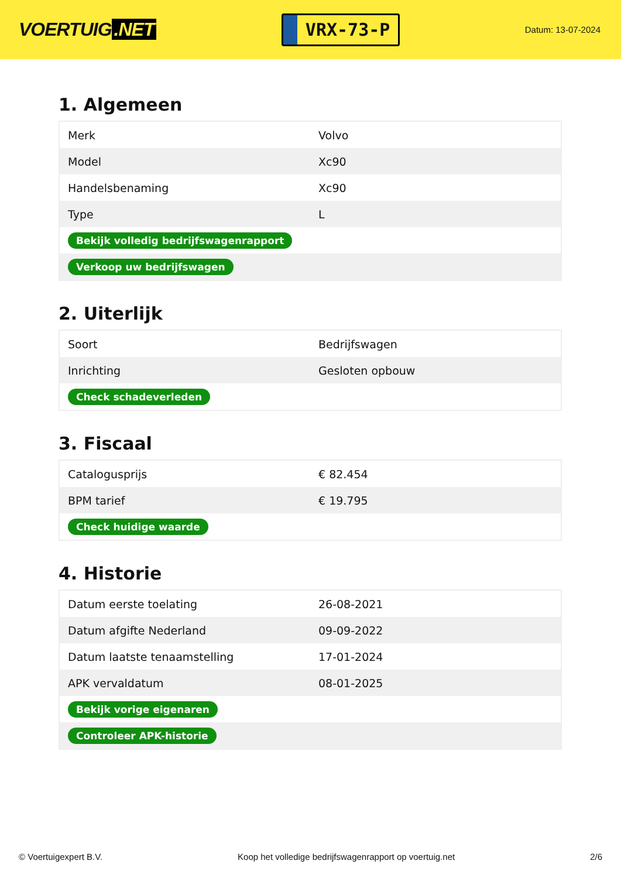VOERTUIG.NET
VRX-73-P
Datum: 13-07-2024
1. Algemeen
| Merk | Volvo |
| Model | Xc90 |
| Handelsbenaming | Xc90 |
| Type | L |
| Bekijk volledig bedrijfswagenrapport | |
| Verkoop uw bedrijfswagen | |
2. Uiterlijk
| Soort | Bedrijfswagen |
| Inrichting | Gesloten opbouw |
| Check schadeverleden | |
3. Fiscaal
| Catalogusprijs | € 82.454 |
| BPM tarief | € 19.795 |
| Check huidige waarde | |
4. Historie
| Datum eerste toelating | 26-08-2021 |
| Datum afgifte Nederland | 09-09-2022 |
| Datum laatste tenaamstelling | 17-01-2024 |
| APK vervaldatum | 08-01-2025 |
| Bekijk vorige eigenaren | |
| Controleer APK-historie | |
© Voertuigexpert B.V. Koop het volledige bedrijfswagenrapport op voertuig.net 2/6